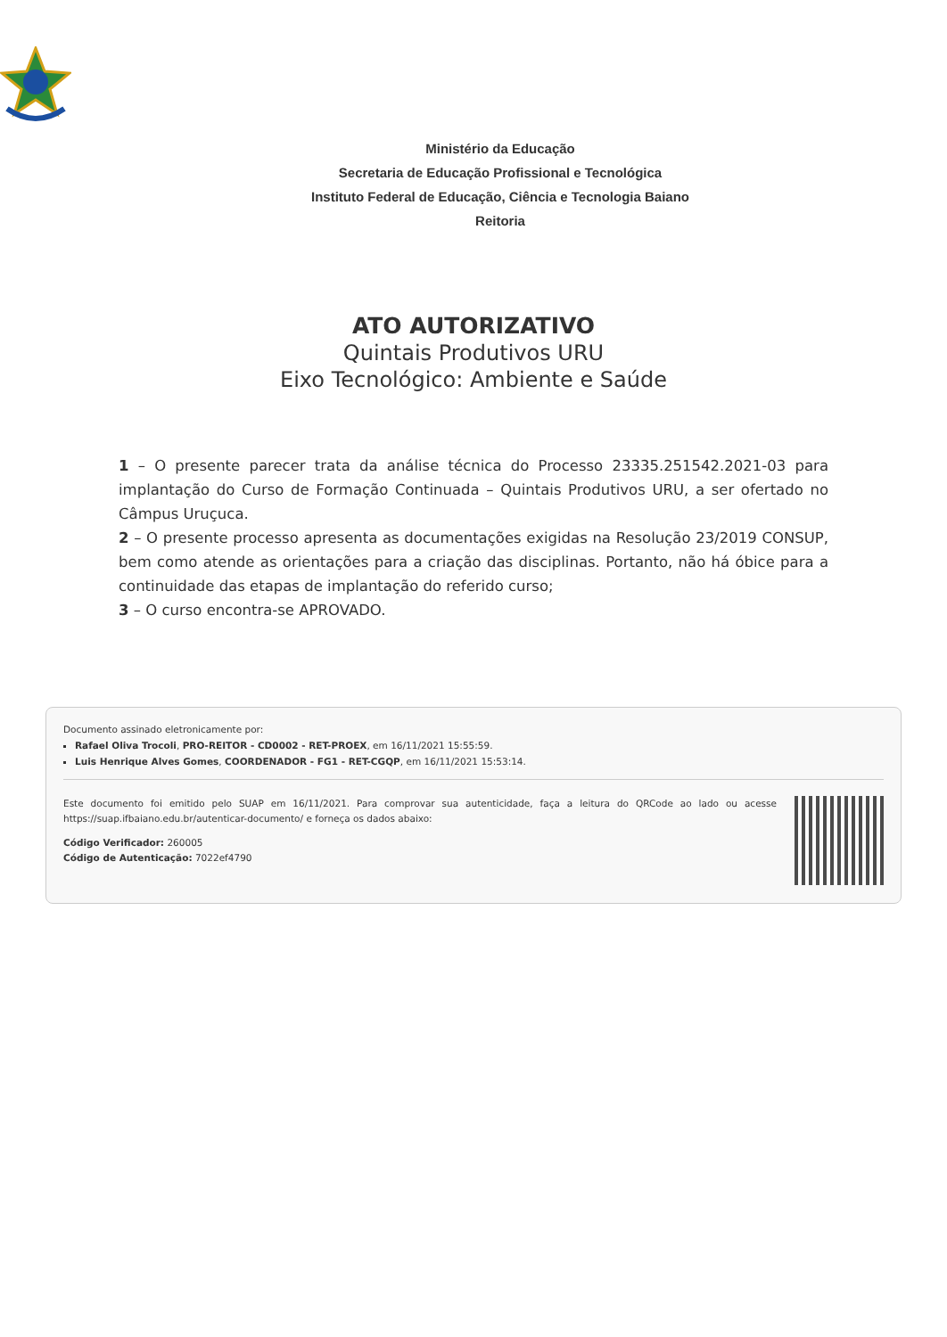Ministério da Educação
Secretaria de Educação Profissional e Tecnológica
Instituto Federal de Educação, Ciência e Tecnologia Baiano
Reitoria
ATO AUTORIZATIVO
Quintais Produtivos URU
Eixo Tecnológico: Ambiente e Saúde
1 – O presente parecer trata da análise técnica do Processo 23335.251542.2021-03 para implantação do Curso de Formação Continuada – Quintais Produtivos URU, a ser ofertado no Câmpus Uruçuca.
2 – O presente processo apresenta as documentações exigidas na Resolução 23/2019 CONSUP, bem como atende as orientações para a criação das disciplinas. Portanto, não há óbice para a continuidade das etapas de implantação do referido curso;
3 – O curso encontra-se APROVADO.
Documento assinado eletronicamente por:
Rafael Oliva Trocoli, PRO-REITOR - CD0002 - RET-PROEX, em 16/11/2021 15:55:59.
Luis Henrique Alves Gomes, COORDENADOR - FG1 - RET-CGQP, em 16/11/2021 15:53:14.
Este documento foi emitido pelo SUAP em 16/11/2021. Para comprovar sua autenticidade, faça a leitura do QRCode ao lado ou acesse https://suap.ifbaiano.edu.br/autenticar-documento/ e forneça os dados abaixo:
Código Verificador: 260005
Código de Autenticação: 7022ef4790